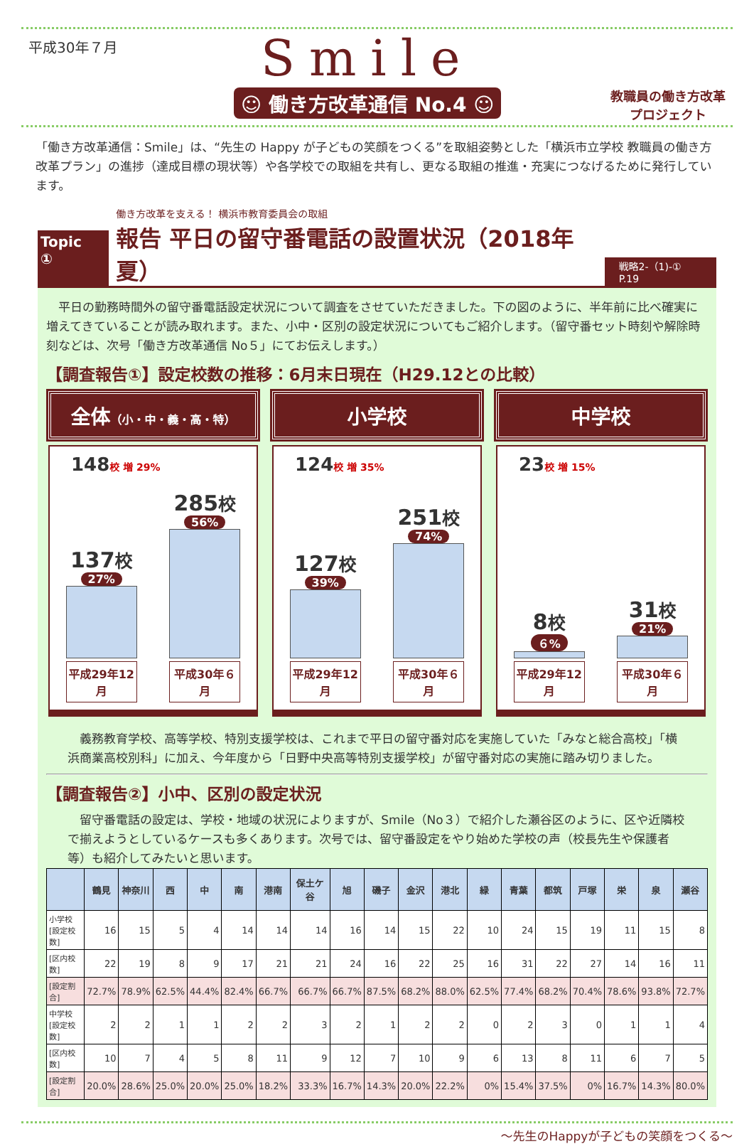平成30年７月
Smile
☺ 働き方改革通信 No.4 ☺
教職員の働き方改革
プロジェクト
「働き方改革通信：Smile」は、“先生の Happy が子どもの笑顔をつくる”を取組姿勢とした「横浜市立学校 教職員の働き方改革プラン」の進捗（達成目標の現状等）や各学校での取組を共有し、更なる取組の推進・充実につなげるために発行しています。
Topic
①
働き方改革を支える！ 横浜市教育委員会の取組
報告 平日の留守番電話の設置状況（2018年夏）
戦略2-（1)-① P.19
　平日の勤務時間外の留守番電話設定状況について調査をさせていただきました。下の図のように、半年前に比べ確実に増えてきていることが読み取れます。また、小中・区別の設定状況についてもご紹介します。（留守番セット時刻や解除時刻などは、次号「働き方改革通信 No５」にてお伝えします。）
【調査報告①】設定校数の推移：6月末日現在（H29.12との比較）
全体（小・中・義・高・特）
148校 増 29%
137校
27%
平成29年12月
285校
56%
平成30年６月
小学校
124校 増 35%
127校
39%
平成29年12月
251校
74%
平成30年６月
中学校
23校 増 15%
8校
６%
平成29年12月
31校
21%
平成30年６月
　義務教育学校、高等学校、特別支援学校は、これまで平日の留守番対応を実施していた「みなと総合高校」「横浜商業高校別科」に加え、今年度から「日野中央高等特別支援学校」が留守番対応の実施に踏み切りました。
【調査報告②】小中、区別の設定状況
　留守番電話の設定は、学校・地域の状況によりますが、Smile（No３）で紹介した瀬谷区のように、区や近隣校で揃えようとしているケースも多くあります。次号では、留守番設定をやり始めた学校の声（校長先生や保護者等）も紹介してみたいと思います。
| | 鶴見 | 神奈川 | 西 | 中 | 南 | 港南 | 保土ケ谷 | 旭 | 磯子 | 金沢 | 港北 | 緑 | 青葉 | 都筑 | 戸塚 | 栄 | 泉 | 瀬谷 |
| --- | --- | --- | --- | --- | --- | --- | --- | --- | --- | --- | --- | --- | --- | --- | --- | --- | --- | --- |
| 小学校 [設定校数] | 16 | 15 | 5 | 4 | 14 | 14 | 14 | 16 | 14 | 15 | 22 | 10 | 24 | 15 | 19 | 11 | 15 | 8 |
| [区内校数] | 22 | 19 | 8 | 9 | 17 | 21 | 21 | 24 | 16 | 22 | 25 | 16 | 31 | 22 | 27 | 14 | 16 | 11 |
| [設定割合] | 72.7% | 78.9% | 62.5% | 44.4% | 82.4% | 66.7% | 66.7% | 66.7% | 87.5% | 68.2% | 88.0% | 62.5% | 77.4% | 68.2% | 70.4% | 78.6% | 93.8% | 72.7% |
| 中学校 [設定校数] | 2 | 2 | 1 | 1 | 2 | 2 | 3 | 2 | 1 | 2 | 2 | 0 | 2 | 3 | 0 | 1 | 1 | 4 |
| [区内校数] | 10 | 7 | 4 | 5 | 8 | 11 | 9 | 12 | 7 | 10 | 9 | 6 | 13 | 8 | 11 | 6 | 7 | 5 |
| [設定割合] | 20.0% | 28.6% | 25.0% | 20.0% | 25.0% | 18.2% | 33.3% | 16.7% | 14.3% | 20.0% | 22.2% | 0% | 15.4% | 37.5% | 0% | 16.7% | 14.3% | 80.0% |
～先生のHappyが子どもの笑顔をつくる～